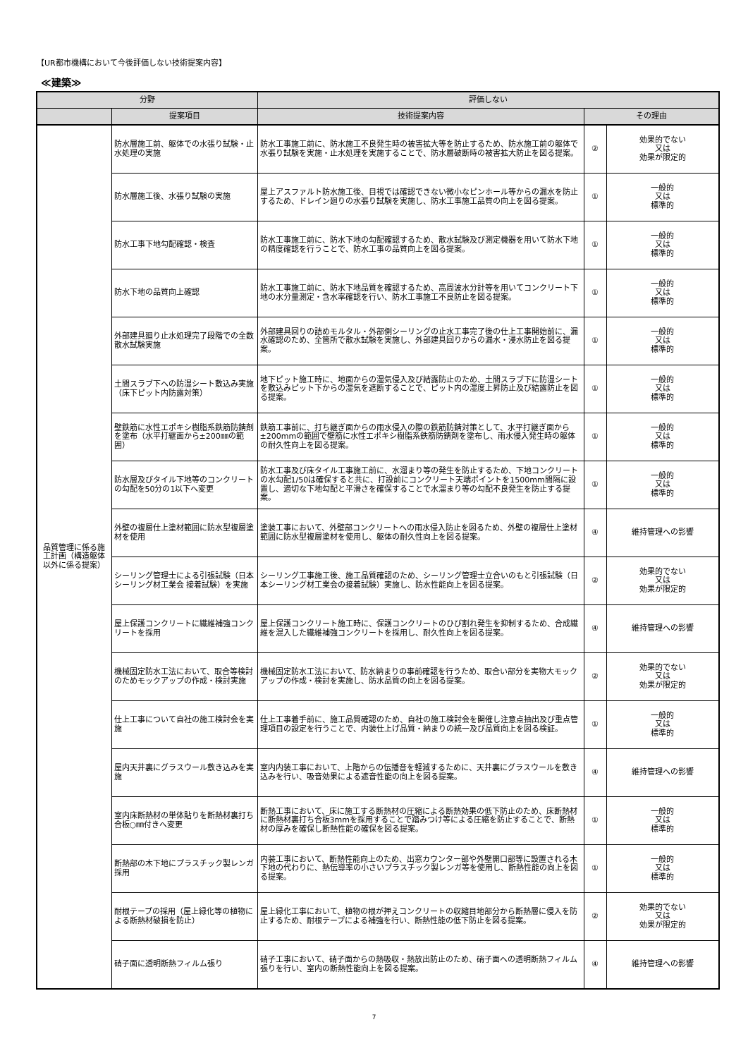【UR都市機構において今後評価しない技術提案内容】
≪建築≫
| 分野 | | 評価しない | | |
| --- | --- | --- | --- | --- |
| | 提案項目 | 技術提案内容 | その理由 | |
| 品質管理に係る施工計画（構造躯体以外に係る提案） | 防水層施工前、躯体での水張り試験・止水処理の実施 | 防水工事施工前に、防水施工不良発生時の被害拡大等を防止するため、防水施工前の躯体で水張り試験を実施・止水処理を実施することで、防水層破断時の被害拡大防止を図る提案。 | ② | 効果的でない 又は 効果が限定的 |
| | 防水層施工後、水張り試験の実施 | 屋上アスファルト防水施工後、目視では確認できない微小なピンホール等からの漏水を防止するため、ドレイン廻りの水張り試験を実施し、防水工事施工品質の向上を図る提案。 | ① | 一般的 又は 標準的 |
| | 防水工事下地勾配確認・検査 | 防水工事施工前に、防水下地の勾配確認するため、散水試験及び測定機器を用いて防水下地の精度確認を行うことで、防水工事の品質向上を図る提案。 | ① | 一般的 又は 標準的 |
| | 防水下地の品質向上確認 | 防水工事施工前に、防水下地品質を確認するため、高周波水分計等を用いてコンクリート下地の水分量測定・含水率確認を行い、防水工事施工不良防止を図る提案。 | ① | 一般的 又は 標準的 |
| | 外部建具廻り止水処理完了段階での全数散水試験実施 | 外部建具回りの詰めモルタル・外部側シーリングの止水工事完了後の仕上工事開始前に、漏水確認のため、全箇所で散水試験を実施し、外部建具回りからの漏水・浸水防止を図る提案。 | ① | 一般的 又は 標準的 |
| | 土間スラブ下への防湿シート敷込み実施（床下ピット内防露対策） | 地下ピット施工時に、地面からの湿気侵入及び結露防止のため、土間スラブ下に防湿シートを敷込みピット下からの湿気を遮断することで、ピット内の湿度上昇防止及び結露防止を図る提案。 | ① | 一般的 又は 標準的 |
| | 壁鉄筋に水性エポキシ樹脂系鉄筋防錆剤を塗布（水平打継面から±200㎜の範囲） | 鉄筋工事前に、打ち継ぎ面からの雨水侵入の際の鉄筋防錆対策として、水平打継ぎ面から±200mmの範囲で壁筋に水性エポキシ樹脂系鉄筋防錆剤を塗布し、雨水侵入発生時の躯体の耐久性向上を図る提案。 | ① | 一般的 又は 標準的 |
| | 防水層及びタイル下地等のコンクリートの勾配を50分の1以下へ変更 | 防水工事及び床タイル工事施工前に、水溜まり等の発生を防止するため、下地コンクリートの水勾配1/50は確保すると共に、打設前にコンクリート天端ポイントを1500mm間隔に設置し、適切な下地勾配と平滑さを確保することで水溜まり等の勾配不良発生を防止する提案。 | ① | 一般的 又は 標準的 |
| | 外壁の複層仕上塗材範囲に防水型複層塗材を使用 | 塗装工事において、外壁部コンクリートへの雨水侵入防止を図るため、外壁の複層仕上塗材範囲に防水型複層塗材を使用し、躯体の耐久性向上を図る提案。 | ④ | 維持管理への影響 |
| | シーリング管理士による引張試験（日本シーリング材工業会 接着試験）を実施 | シーリング工事施工後、施工品質確認のため、シーリング管理士立合いのもと引張試験（日本シーリング材工業会の接着試験）実施し、防水性能向上を図る提案。 | ② | 効果的でない 又は 効果が限定的 |
| | 屋上保護コンクリートに繊維補強コンクリートを採用 | 屋上保護コンクリート施工時に、保護コンクリートのひび割れ発生を抑制するため、合成繊維を混入した繊維補強コンクリートを採用し、耐久性向上を図る提案。 | ④ | 維持管理への影響 |
| | 機械固定防水工法において、取合等検討のためモックアップの作成・検討実施 | 機械固定防水工法において、防水納まりの事前確認を行うため、取合い部分を実物大モックアップの作成・検討を実施し、防水品質の向上を図る提案。 | ② | 効果的でない 又は 効果が限定的 |
| | 仕上工事について自社の施工検討会を実施 | 仕上工事着手前に、施工品質確認のため、自社の施工検討会を開催し注意点抽出及び重点管理項目の設定を行うことで、内装仕上げ品質・納まりの統一及び品質向上を図る検証。 | ① | 一般的 又は 標準的 |
| | 屋内天井裏にグラスウール敷き込みを実施 | 室内内装工事において、上階からの伝播音を軽減するために、天井裏にグラスウールを敷き込みを行い、吸音効果による遮音性能の向上を図る提案。 | ④ | 維持管理への影響 |
| | 室内床断熱材の単体貼りを断熱材裏打ち合板○㎜付きへ変更 | 断熱工事において、床に施工する断熱材の圧縮による断熱効果の低下防止のため、床断熱材に断熱材裏打ち合板3mmを採用することで踏みつけ等による圧縮を防止することで、断熱材の厚みを確保し断熱性能の確保を図る提案。 | ① | 一般的 又は 標準的 |
| | 断熱部の木下地にプラスチック製レンガ採用 | 内装工事において、断熱性能向上のため、出窓カウンター部や外壁開口部等に設置される木下地の代わりに、熱伝導率の小さいプラスチック製レンガ等を使用し、断熱性能の向上を図る提案。 | ① | 一般的 又は 標準的 |
| | 耐根テープの採用（屋上緑化等の植物による断熱材破損を防止） | 屋上緑化工事において、植物の根が押えコンクリートの収縮目地部分から断熱層に侵入を防止するため、耐根テープによる補強を行い、断熱性能の低下防止を図る提案。 | ② | 効果的でない 又は 効果が限定的 |
| | 硝子面に透明断熱フィルム張り | 硝子工事において、硝子面からの熱吸収・熱放出防止のため、硝子面への透明断熱フィルム張りを行い、室内の断熱性能向上を図る提案。 | ④ | 維持管理への影響 |
7